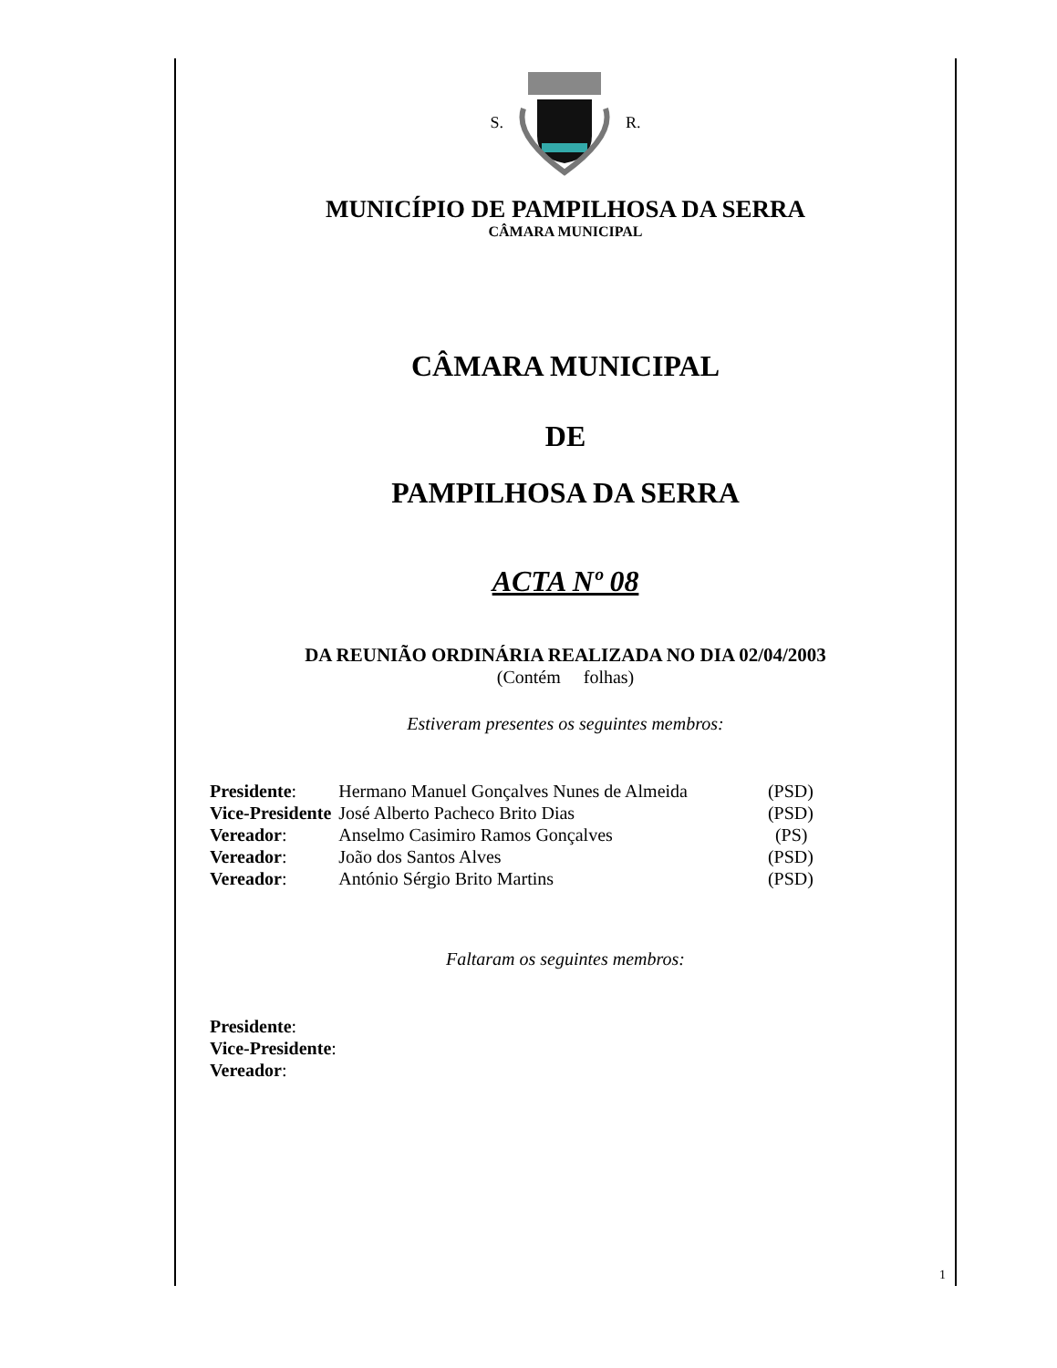S. R.
MUNICÍPIO DE PAMPILHOSA DA SERRA
CÂMARA MUNICIPAL
CÂMARA MUNICIPAL
DE
PAMPILHOSA DA SERRA
ACTA Nº 08
DA REUNIÃO ORDINÁRIA REALIZADA NO DIA 02/04/2003
(Contém folhas)
Estiveram presentes os seguintes membros:
| Presidente : | Hermano Manuel Gonçalves Nunes de Almeida | (PSD) |
| Vice-Presidente | José Alberto Pacheco Brito Dias | (PSD) |
| Vereador : | Anselmo Casimiro Ramos Gonçalves | (PS) |
| Vereador : | João dos Santos Alves | (PSD) |
| Vereador : | António Sérgio Brito Martins | (PSD) |
Faltaram os seguintes membros:
Presidente:
Vice-Presidente:
Vereador:
1